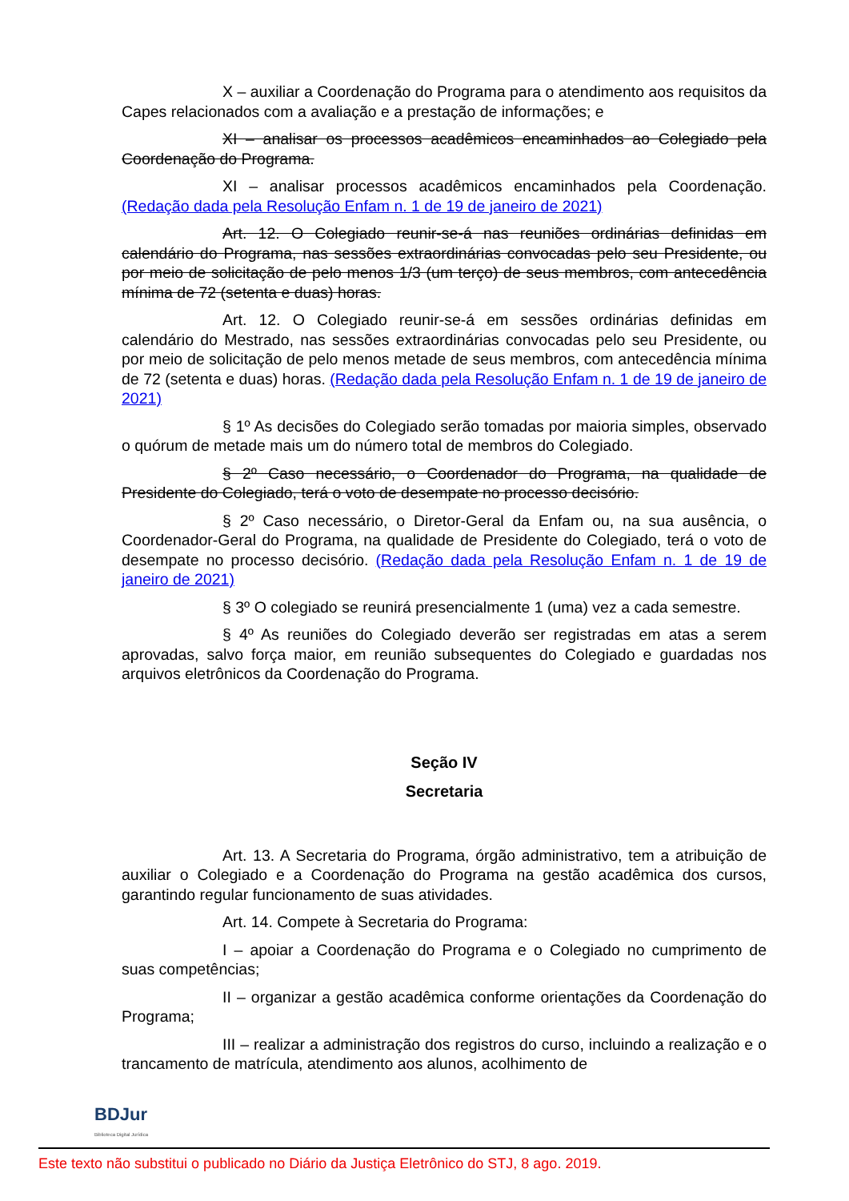X – auxiliar a Coordenação do Programa para o atendimento aos requisitos da Capes relacionados com a avaliação e a prestação de informações; e
XI – analisar os processos acadêmicos encaminhados ao Colegiado pela Coordenação do Programa.
XI – analisar processos acadêmicos encaminhados pela Coordenação. (Redação dada pela Resolução Enfam n. 1 de 19 de janeiro de 2021)
Art. 12. O Colegiado reunir-se-á nas reuniões ordinárias definidas em calendário do Programa, nas sessões extraordinárias convocadas pelo seu Presidente, ou por meio de solicitação de pelo menos 1/3 (um terço) de seus membros, com antecedência mínima de 72 (setenta e duas) horas.
Art. 12. O Colegiado reunir-se-á em sessões ordinárias definidas em calendário do Mestrado, nas sessões extraordinárias convocadas pelo seu Presidente, ou por meio de solicitação de pelo menos metade de seus membros, com antecedência mínima de 72 (setenta e duas) horas. (Redação dada pela Resolução Enfam n. 1 de 19 de janeiro de 2021)
§ 1º As decisões do Colegiado serão tomadas por maioria simples, observado o quórum de metade mais um do número total de membros do Colegiado.
§ 2º Caso necessário, o Coordenador do Programa, na qualidade de Presidente do Colegiado, terá o voto de desempate no processo decisório.
§ 2º Caso necessário, o Diretor-Geral da Enfam ou, na sua ausência, o Coordenador-Geral do Programa, na qualidade de Presidente do Colegiado, terá o voto de desempate no processo decisório. (Redação dada pela Resolução Enfam n. 1 de 19 de janeiro de 2021)
§ 3º O colegiado se reunirá presencialmente 1 (uma) vez a cada semestre.
§ 4º As reuniões do Colegiado deverão ser registradas em atas a serem aprovadas, salvo força maior, em reunião subsequentes do Colegiado e guardadas nos arquivos eletrônicos da Coordenação do Programa.
Seção IV
Secretaria
Art. 13. A Secretaria do Programa, órgão administrativo, tem a atribuição de auxiliar o Colegiado e a Coordenação do Programa na gestão acadêmica dos cursos, garantindo regular funcionamento de suas atividades.
Art. 14. Compete à Secretaria do Programa:
I – apoiar a Coordenação do Programa e o Colegiado no cumprimento de suas competências;
II – organizar a gestão acadêmica conforme orientações da Coordenação do Programa;
III – realizar a administração dos registros do curso, incluindo a realização e o trancamento de matrícula, atendimento aos alunos, acolhimento de
BDJur
Biblioteca Digital Jurídica
Este texto não substitui o publicado no Diário da Justiça Eletrônico do STJ, 8 ago. 2019.